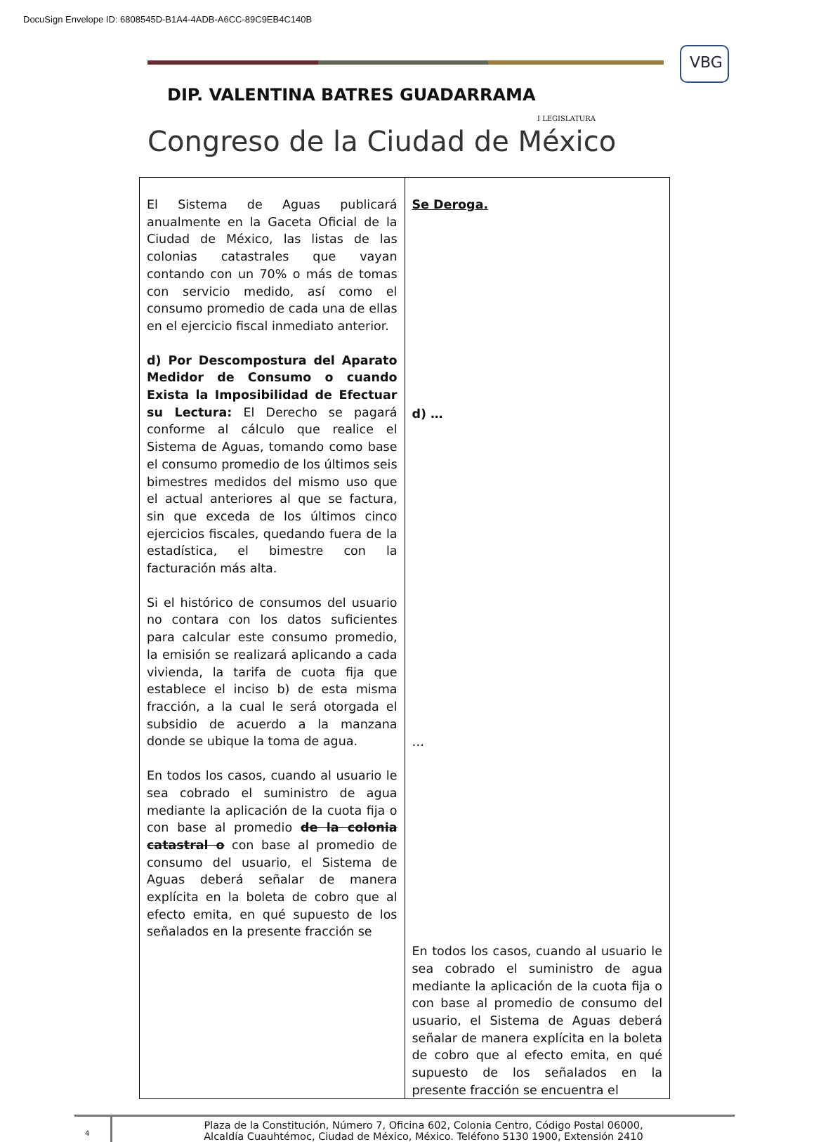DocuSign Envelope ID: 6808545D-B1A4-4ADB-A6CC-89C9EB4C140B
VBG
DIP. VALENTINA BATRES GUADARRAMA
I LEGISLATURA
Congreso de la Ciudad de México
| El Sistema de Aguas publicará anualmente en la Gaceta Oficial de la Ciudad de México, las listas de las colonias catastrales que vayan contando con un 70% o más de tomas con servicio medido, así como el consumo promedio de cada una de ellas en el ejercicio fiscal inmediato anterior. d) Por Descompostura del Aparato Medidor de Consumo o cuando Exista la Imposibilidad de Efectuar su Lectura: El Derecho se pagará conforme al cálculo que realice el Sistema de Aguas, tomando como base el consumo promedio de los últimos seis bimestres medidos del mismo uso que el actual anteriores al que se factura, sin que exceda de los últimos cinco ejercicios fiscales, quedando fuera de la estadística, el bimestre con la facturación más alta. Si el histórico de consumos del usuario no contara con los datos suficientes para calcular este consumo promedio, la emisión se realizará aplicando a cada vivienda, la tarifa de cuota fija que establece el inciso b) de esta misma fracción, a la cual le será otorgada el subsidio de acuerdo a la manzana donde se ubique la toma de agua. En todos los casos, cuando al usuario le sea cobrado el suministro de agua mediante la aplicación de la cuota fija o con base al promedio de la colonia catastral o con base al promedio de consumo del usuario, el Sistema de Aguas deberá señalar de manera explícita en la boleta de cobro que al efecto emita, en qué supuesto de los señalados en la presente fracción se | Se Deroga. d) … … En todos los casos, cuando al usuario le sea cobrado el suministro de agua mediante la aplicación de la cuota fija o con base al promedio de consumo del usuario, el Sistema de Aguas deberá señalar de manera explícita en la boleta de cobro que al efecto emita, en qué supuesto de los señalados en la presente fracción se encuentra el |
4
Plaza de la Constitución, Número 7, Oficina 602, Colonia Centro, Código Postal 06000,
Alcaldía Cuauhtémoc, Ciudad de México, México. Teléfono 5130 1900, Extensión 2410